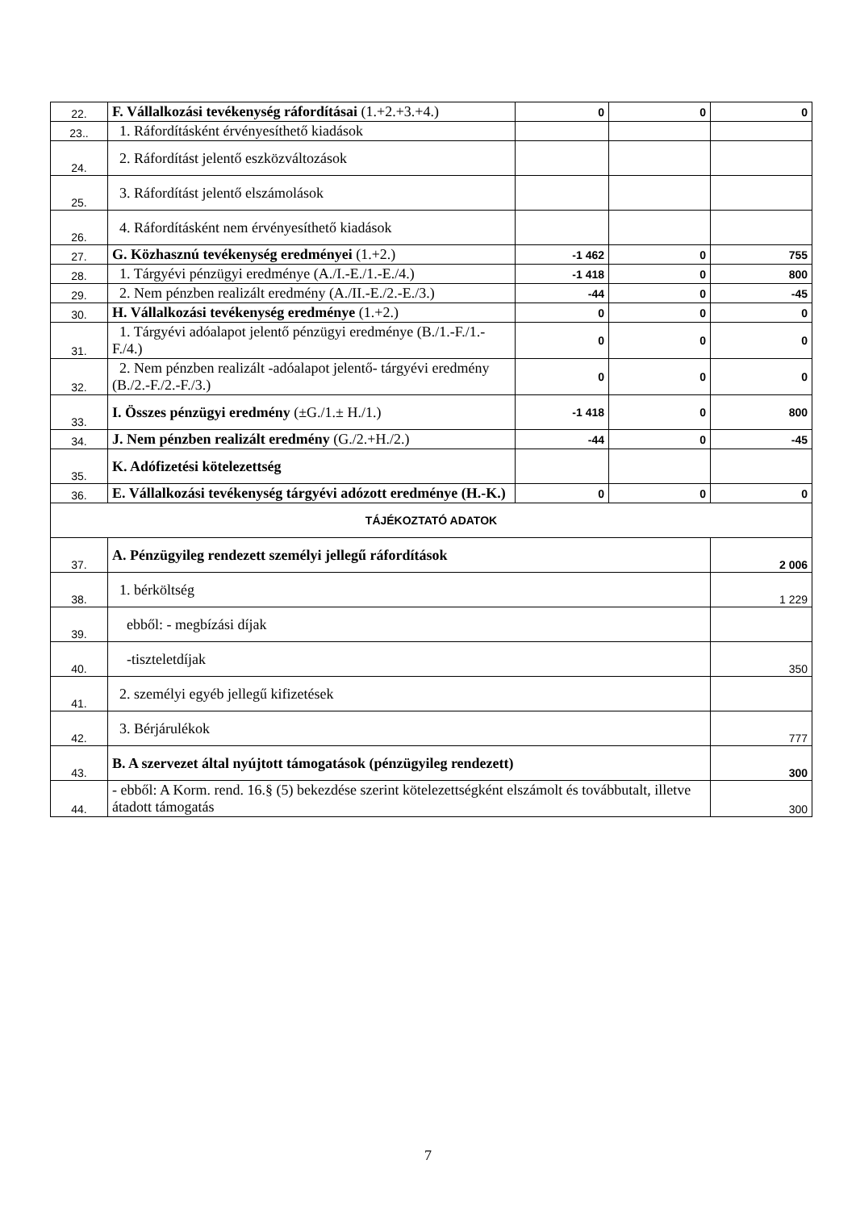| 22. | F. Vállalkozási tevékenység ráfordításai (1.+2.+3.+4.) | 0 | 0 | 0 |
| 23.. | 1. Ráfordításként érvényesíthető kiadások | | | |
| 24. | 2. Ráfordítást jelentő eszközváltozások | | | |
| 25. | 3. Ráfordítást jelentő elszámolások | | | |
| 26. | 4. Ráfordításként nem érvényesíthető kiadások | | | |
| 27. | G. Közhasznú tevékenység eredményei (1.+2.) | -1 462 | 0 | 755 |
| 28. | 1. Tárgyévi pénzügyi eredménye (A./I.-E./1.-E./4.) | -1 418 | 0 | 800 |
| 29. | 2. Nem pénzben realizált eredmény (A./II.-E./2.-E./3.) | -44 | 0 | -45 |
| 30. | H. Vállalkozási tevékenység eredménye (1.+2.) | 0 | 0 | 0 |
| 31. | 1. Tárgyévi adóalapot jelentő pénzügyi eredménye (B./1.-F./1.-F./4.) | 0 | 0 | 0 |
| 32. | 2. Nem pénzben realizált -adóalapot jelentő- tárgyévi eredmény (B./2.-F./2.-F./3.) | 0 | 0 | 0 |
| 33. | I. Összes pénzügyi eredmény (±G./1.± H./1.) | -1 418 | 0 | 800 |
| 34. | J. Nem pénzben realizált eredmény (G./2.+H./2.) | -44 | 0 | -45 |
| 35. | K. Adófizetési kötelezettség | | | |
| 36. | E. Vállalkozási tevékenység tárgyévi adózott eredménye (H.-K.) | 0 | 0 | 0 |
| TÁJÉKOZTATÓ ADATOK | | | | |
| 37. | A. Pénzügyileg rendezett személyi jellegű ráfordítások | | | 2 006 |
| 38. | 1. bérköltség | | | 1 229 |
| 39. | ebből: - megbízási díjak | | | |
| 40. | -tiszteletdíjak | | | 350 |
| 41. | 2. személyi egyéb jellegű kifizetések | | | |
| 42. | 3. Bérjárulékok | | | 777 |
| 43. | B. A szervezet által nyújtott támogatások (pénzügyileg rendezett) | | | 300 |
| 44. | - ebből: A Korm. rend. 16.§ (5) bekezdése szerint kötelezettségként elszámolt és továbbutalt, illetve átadott támogatás | | | 300 |
7